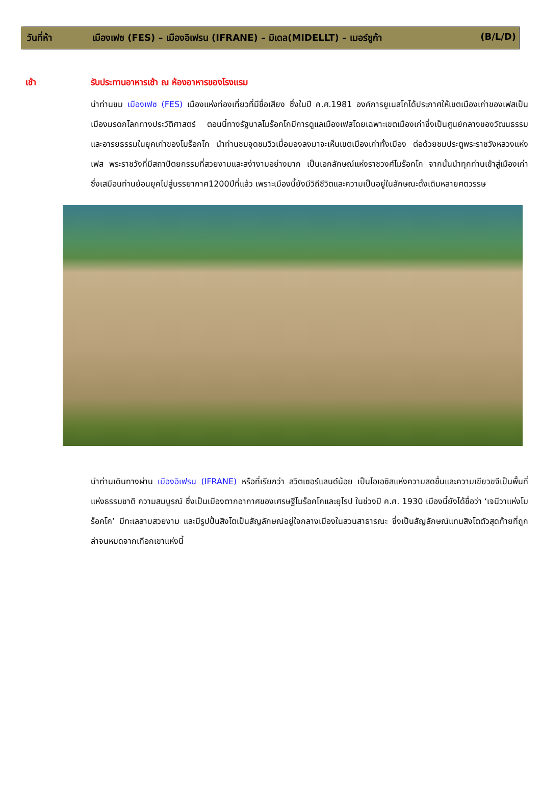วันที่ห้า เมืองเฟซ (FES) – เมืองอิเฟรน (IFRANE) – มิเดล(MIDELLT) – เมอร์ซูก้า (B/L/D)
เช้า รับประทานอาหารเช้า ณ ห้องอาหารของโรงแรม
นำท่านชม เมืองเฟซ (FES) เมืองแห่งท่องเที่ยวที่มีชื่อเสียง ซึ่งในปี ค.ศ.1981 องค์การยูเนสโกได้ประกาศให้เขตเมืองเก่าของเฟสเป็นเมืองมรดกโลกทางประวัติศาสตร์ ตอนนี้ทางรัฐบาลโมร๊อกโกมีการดูแลเมืองเฟสโดยเฉพาะเขตเมืองเก่าซึ่งเป็นศูนย์กลางของวัฒนธรรมและอารยธรรมในยุคเก่าของโมร็อกโก นำท่านชมจุดชมวิวเมื่อมองลงมาจะเห็นเขตเมืองเก่าทั้งเมือง ต่อด้วยชมประตูพระราชวังหลวงแห่งเฟส พระราชวังที่มีสถาปัตยกรรมที่สวยงามและสง่างามอย่างมาก เป็นเอกลักษณ์แห่งราชวงศ์โมร๊อกโก จากนั้นนำทุกท่านเข้าสู่เมืองเก่า ซึ่งเสมือนท่านย้อนยุคไปสู่บรรยากาศ1200ปีที่แล้ว เพราะเมืองนี้ยังมีวิถีชีวิตและความเป็นอยู่ในลักษณะดั้งเดิมหลายศตวรรษ
นำท่านเดินทางผ่าน เมืองอิเฟรน (IFRANE) หรือที่เรียกว่า สวิตเซอร์แลนด์น้อย เป็นโอเอซิสแห่งความสดชื่นและความเขียวขจีเป็นพื้นที่แห่งธรรมชาติ ความสมบูรณ์ ซึ่งเป็นเมืองตากอากาศของเศรษฐีโมร็อคโคและยุโรป ในช่วงปี ค.ศ. 1930 เมืองนี้ยังได้ชื่อว่า ‘เจนีวาแห่งโมร็อคโค’ มีทะเลสาบสวยงาม และมีรูปปั้นสิงโตเป็นสัญลักษณ์อยู่ใจกลางเมืองในสวนสาธารณะ ซึ่งเป็นสัญลักษณ์แทนสิงโตตัวสุดท้ายที่ถูกล่าจนหมดจากเทือกเขาแห่งนี้